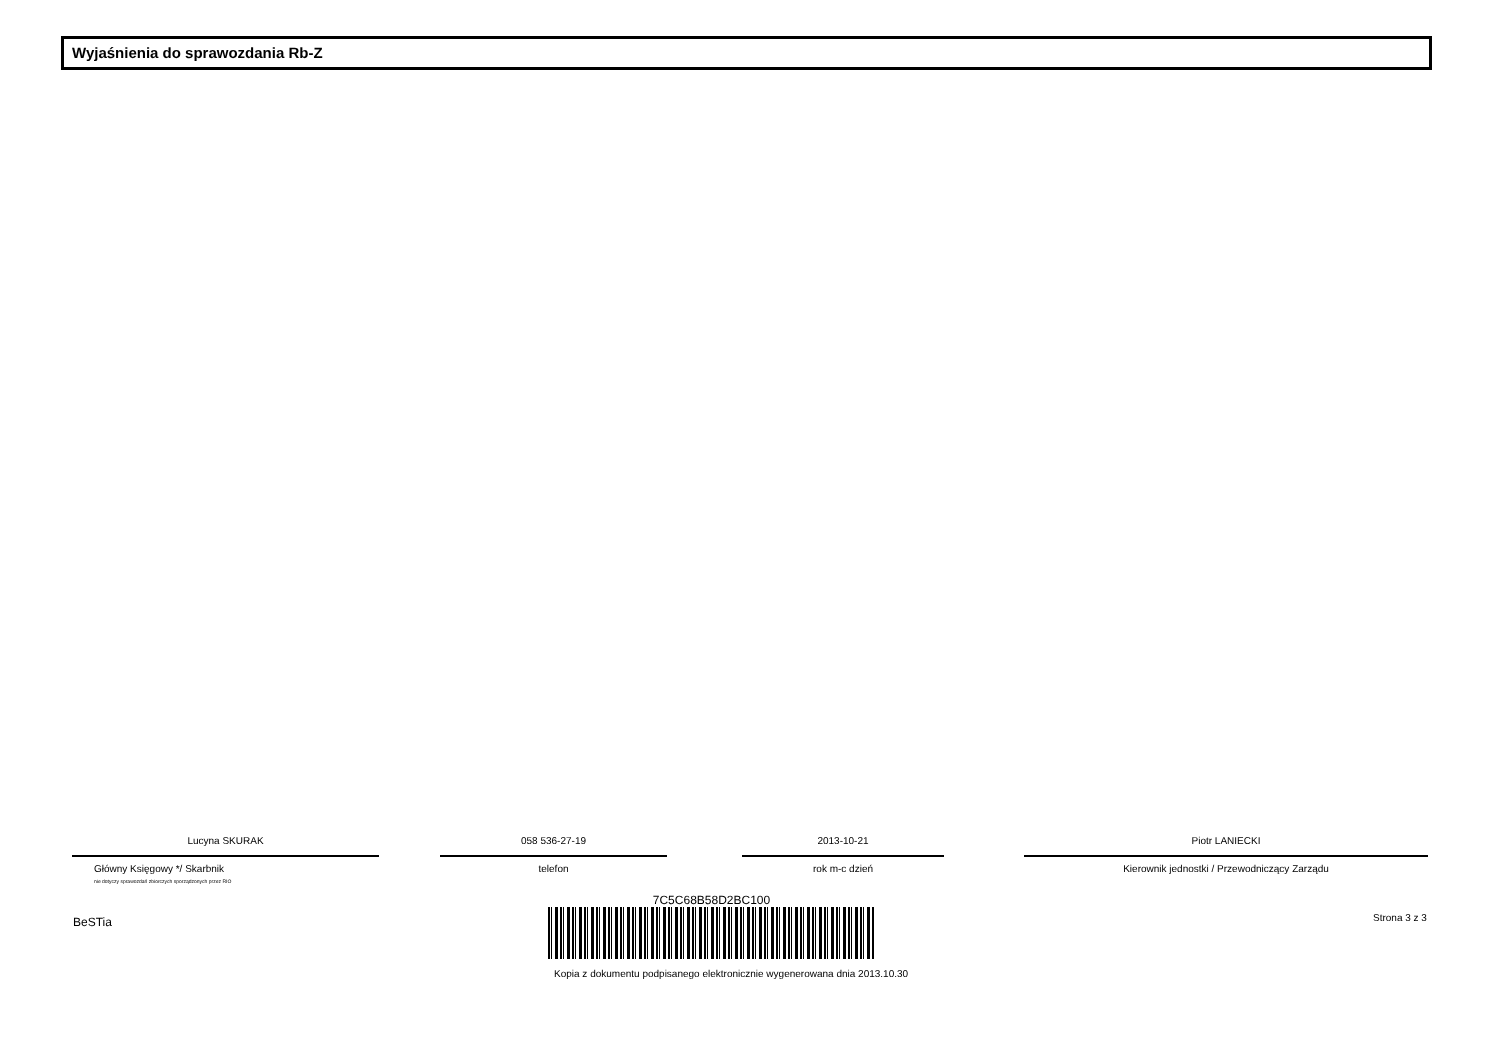Wyjaśnienia do sprawozdania Rb-Z
Lucyna SKURAK
Główny Księgowy */ Skarbnik
nie dotyczy sprawozdań zbiorczych sporządzonych przez RIO
058 536-27-19
telefon
2013-10-21
rok m-c dzień
Piotr LANIECKI
Kierownik jednostki / Przewodniczący Zarządu
BeSTia
7C5C68B58D2BC100
Kopia z dokumentu podpisanego elektronicznie wygenerowana dnia 2013.10.30
Strona 3 z 3